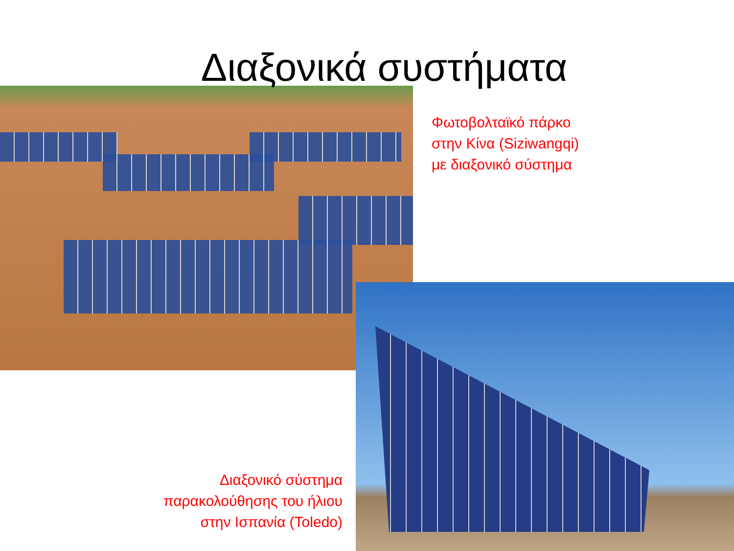Διαξονικά συστήματα
Φωτοβολταϊκό πάρκο
στην Κίνα (Siziwangqi)
με διαξονικό σύστημα
Διαξονικό σύστημα
παρακολούθησης του ήλιου
στην Ισπανία (Toledo)